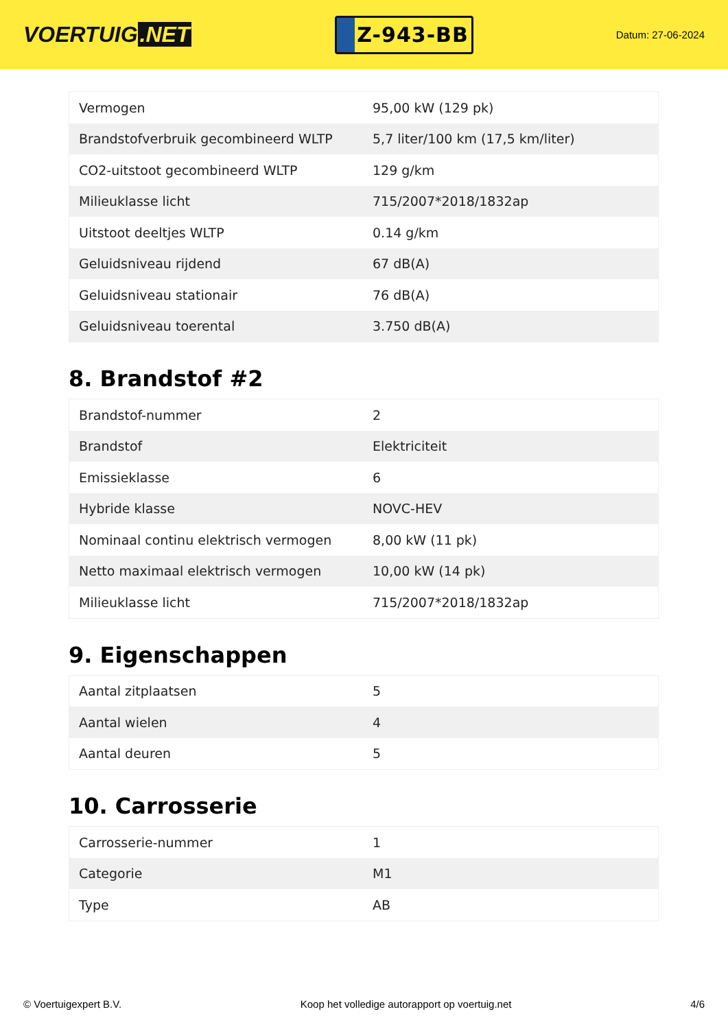VOERTUIG.NET
Z-943-BB
Datum: 27-06-2024
| Vermogen | 95,00 kW (129 pk) |
| Brandstofverbruik gecombineerd WLTP | 5,7 liter/100 km (17,5 km/liter) |
| CO2-uitstoot gecombineerd WLTP | 129 g/km |
| Milieuklasse licht | 715/2007*2018/1832ap |
| Uitstoot deeltjes WLTP | 0.14 g/km |
| Geluidsniveau rijdend | 67 dB(A) |
| Geluidsniveau stationair | 76 dB(A) |
| Geluidsniveau toerental | 3.750 dB(A) |
8. Brandstof #2
| Brandstof-nummer | 2 |
| Brandstof | Elektriciteit |
| Emissieklasse | 6 |
| Hybride klasse | NOVC-HEV |
| Nominaal continu elektrisch vermogen | 8,00 kW (11 pk) |
| Netto maximaal elektrisch vermogen | 10,00 kW (14 pk) |
| Milieuklasse licht | 715/2007*2018/1832ap |
9. Eigenschappen
| Aantal zitplaatsen | 5 |
| Aantal wielen | 4 |
| Aantal deuren | 5 |
10. Carrosserie
| Carrosserie-nummer | 1 |
| Categorie | M1 |
| Type | AB |
© Voertuigexpert B.V. Koop het volledige autorapport op voertuig.net 4/6